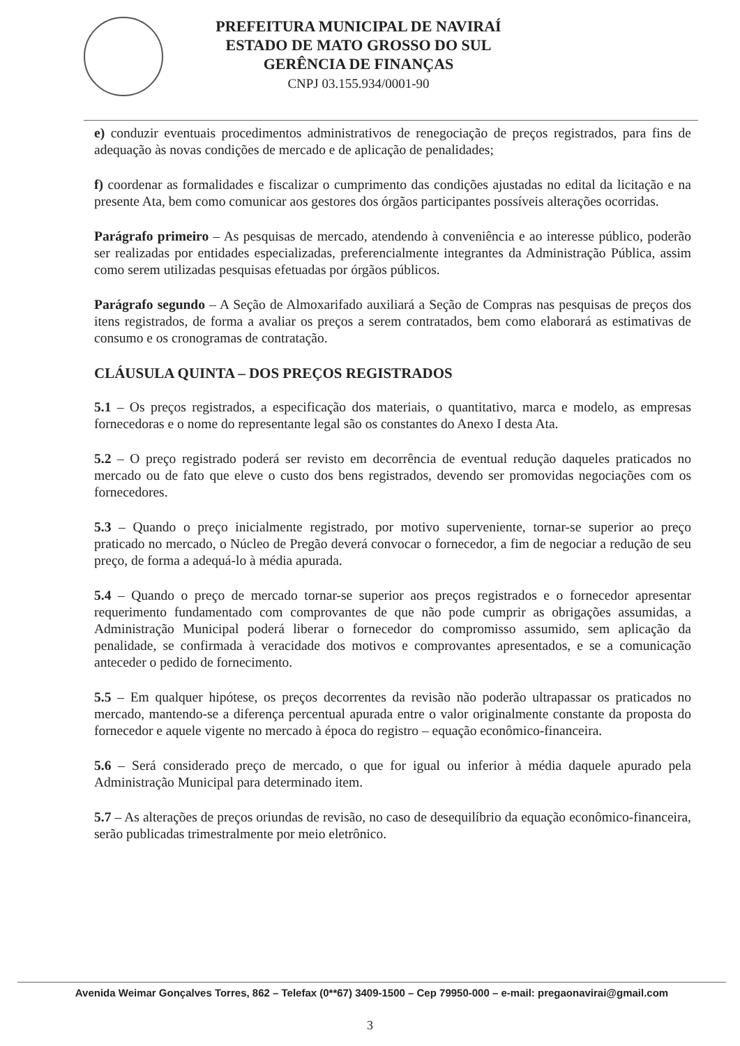PREFEITURA MUNICIPAL DE NAVIRAÍ
ESTADO DE MATO GROSSO DO SUL
GERÊNCIA DE FINANÇAS
CNPJ 03.155.934/0001-90
e) conduzir eventuais procedimentos administrativos de renegociação de preços registrados, para fins de adequação às novas condições de mercado e de aplicação de penalidades;
f) coordenar as formalidades e fiscalizar o cumprimento das condições ajustadas no edital da licitação e na presente Ata, bem como comunicar aos gestores dos órgãos participantes possíveis alterações ocorridas.
Parágrafo primeiro – As pesquisas de mercado, atendendo à conveniência e ao interesse público, poderão ser realizadas por entidades especializadas, preferencialmente integrantes da Administração Pública, assim como serem utilizadas pesquisas efetuadas por órgãos públicos.
Parágrafo segundo – A Seção de Almoxarifado auxiliará a Seção de Compras nas pesquisas de preços dos itens registrados, de forma a avaliar os preços a serem contratados, bem como elaborará as estimativas de consumo e os cronogramas de contratação.
CLÁUSULA QUINTA – DOS PREÇOS REGISTRADOS
5.1 – Os preços registrados, a especificação dos materiais, o quantitativo, marca e modelo, as empresas fornecedoras e o nome do representante legal são os constantes do Anexo I desta Ata.
5.2 – O preço registrado poderá ser revisto em decorrência de eventual redução daqueles praticados no mercado ou de fato que eleve o custo dos bens registrados, devendo ser promovidas negociações com os fornecedores.
5.3 – Quando o preço inicialmente registrado, por motivo superveniente, tornar-se superior ao preço praticado no mercado, o Núcleo de Pregão deverá convocar o fornecedor, a fim de negociar a redução de seu preço, de forma a adequá-lo à média apurada.
5.4 – Quando o preço de mercado tornar-se superior aos preços registrados e o fornecedor apresentar requerimento fundamentado com comprovantes de que não pode cumprir as obrigações assumidas, a Administração Municipal poderá liberar o fornecedor do compromisso assumido, sem aplicação da penalidade, se confirmada à veracidade dos motivos e comprovantes apresentados, e se a comunicação anteceder o pedido de fornecimento.
5.5 – Em qualquer hipótese, os preços decorrentes da revisão não poderão ultrapassar os praticados no mercado, mantendo-se a diferença percentual apurada entre o valor originalmente constante da proposta do fornecedor e aquele vigente no mercado à época do registro – equação econômico-financeira.
5.6 – Será considerado preço de mercado, o que for igual ou inferior à média daquele apurado pela Administração Municipal para determinado item.
5.7 – As alterações de preços oriundas de revisão, no caso de desequilíbrio da equação econômico-financeira, serão publicadas trimestralmente por meio eletrônico.
Avenida Weimar Gonçalves Torres, 862 – Telefax (0**67) 3409-1500 – Cep 79950-000 – e-mail: pregaonavirai@gmail.com
3